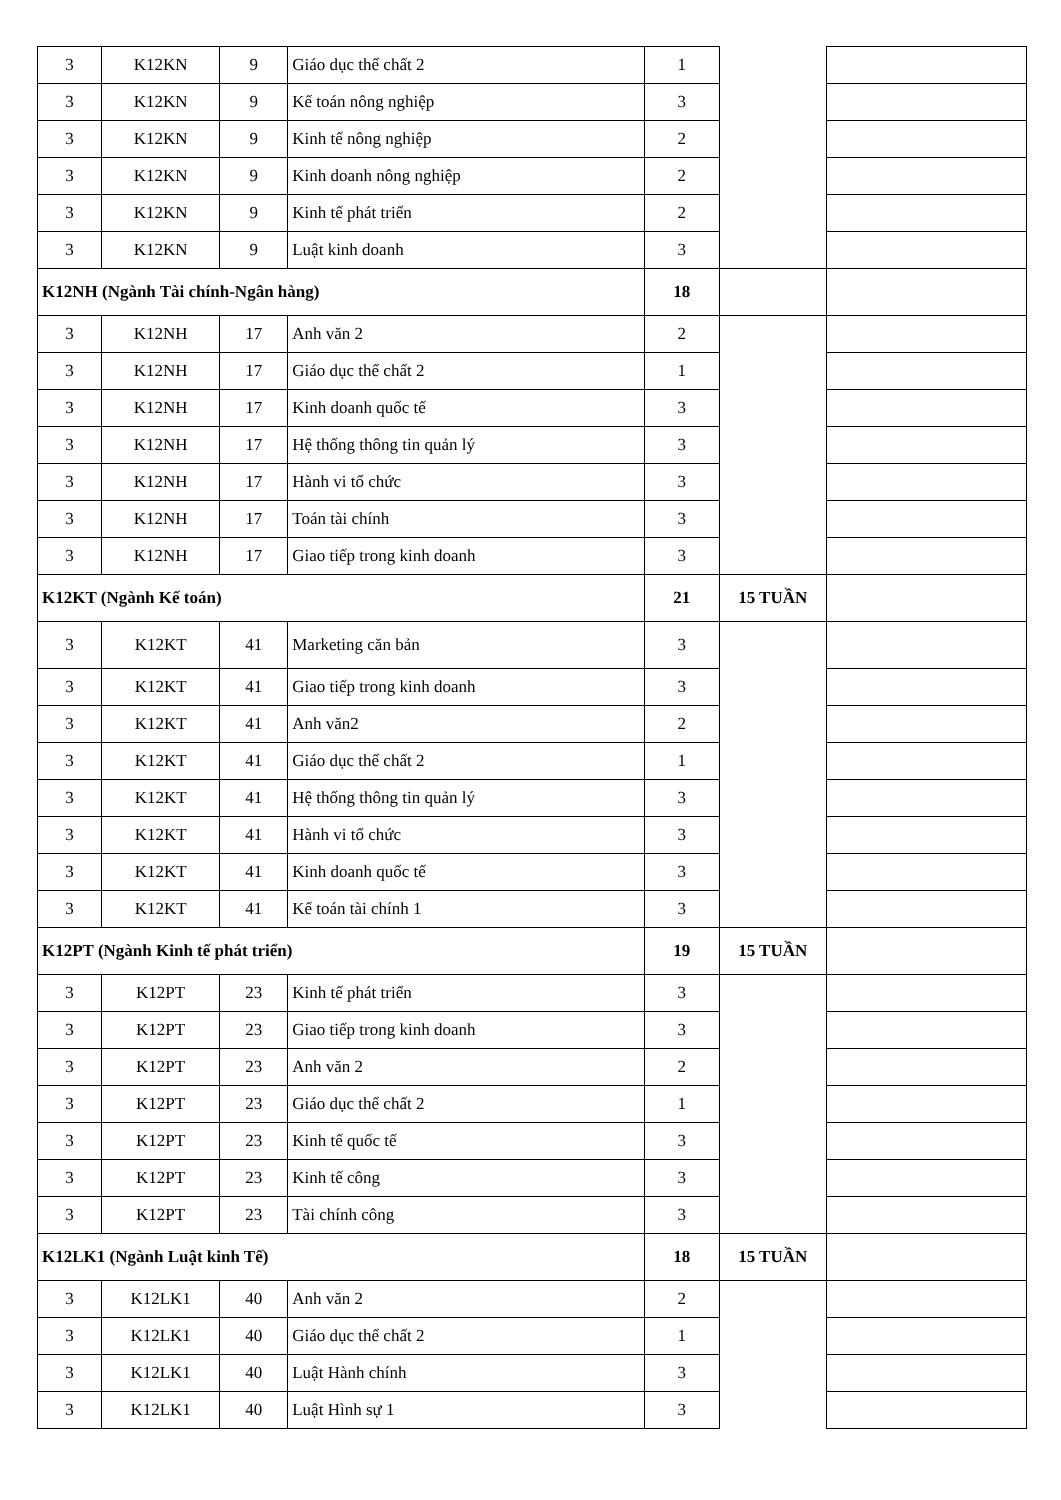| 3 | K12KN | 9 | Giáo dục thể chất 2 | 1 | | |
| 3 | K12KN | 9 | Kế toán nông nghiệp | 3 | | |
| 3 | K12KN | 9 | Kinh tế nông nghiệp | 2 | | |
| 3 | K12KN | 9 | Kinh doanh nông nghiệp | 2 | | |
| 3 | K12KN | 9 | Kinh tế phát triển | 2 | | |
| 3 | K12KN | 9 | Luật kinh doanh | 3 | | |
| K12NH (Ngành Tài chính-Ngân hàng) | | | | 18 | | |
| 3 | K12NH | 17 | Anh văn 2 | 2 | | |
| 3 | K12NH | 17 | Giáo dục thể chất 2 | 1 | | |
| 3 | K12NH | 17 | Kinh doanh quốc tế | 3 | | |
| 3 | K12NH | 17 | Hệ thống thông tin quản lý | 3 | | |
| 3 | K12NH | 17 | Hành vi tổ chức | 3 | | |
| 3 | K12NH | 17 | Toán tài chính | 3 | | |
| 3 | K12NH | 17 | Giao tiếp trong kinh doanh | 3 | | |
| K12KT (Ngành Kế toán) | | | | 21 | 15 TUẦN | |
| 3 | K12KT | 41 | Marketing căn bản | 3 | | |
| 3 | K12KT | 41 | Giao tiếp trong kinh doanh | 3 | | |
| 3 | K12KT | 41 | Anh văn2 | 2 | | |
| 3 | K12KT | 41 | Giáo dục thể chất 2 | 1 | | |
| 3 | K12KT | 41 | Hệ thống thông tin quản lý | 3 | | |
| 3 | K12KT | 41 | Hành vi tổ chức | 3 | | |
| 3 | K12KT | 41 | Kinh doanh quốc tế | 3 | | |
| 3 | K12KT | 41 | Kế toán tài chính 1 | 3 | | |
| K12PT (Ngành Kinh tế phát triển) | | | | 19 | 15 TUẦN | |
| 3 | K12PT | 23 | Kinh tế phát triển | 3 | | |
| 3 | K12PT | 23 | Giao tiếp trong kinh doanh | 3 | | |
| 3 | K12PT | 23 | Anh văn 2 | 2 | | |
| 3 | K12PT | 23 | Giáo dục thể chất 2 | 1 | | |
| 3 | K12PT | 23 | Kinh tế quốc tế | 3 | | |
| 3 | K12PT | 23 | Kinh tế công | 3 | | |
| 3 | K12PT | 23 | Tài chính công | 3 | | |
| K12LK1 (Ngành Luật kinh Tế) | | | | 18 | 15 TUẦN | |
| 3 | K12LK1 | 40 | Anh văn 2 | 2 | | |
| 3 | K12LK1 | 40 | Giáo dục thể chất 2 | 1 | | |
| 3 | K12LK1 | 40 | Luật Hành chính | 3 | | |
| 3 | K12LK1 | 40 | Luật Hình sự 1 | 3 | | |